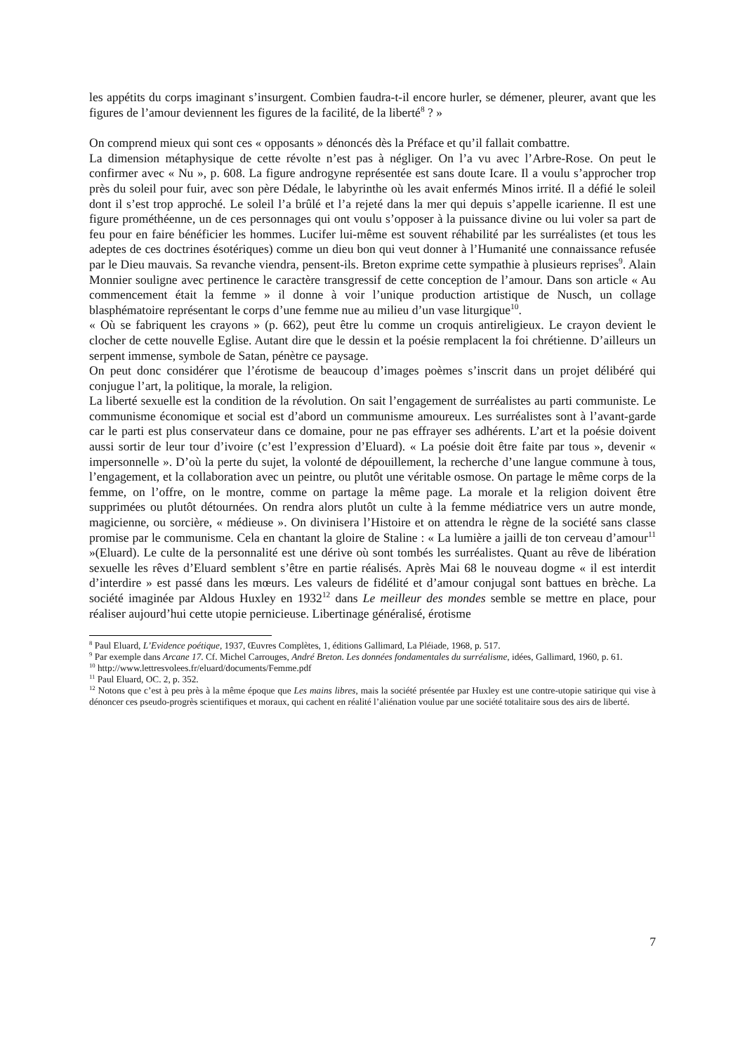les appétits du corps imaginant s’insurgent. Combien faudra-t-il encore hurler, se démener, pleurer, avant que les figures de l’amour deviennent les figures de la facilité, de la liberté<sup>8</sup> ? »
On comprend mieux qui sont ces « opposants » dénoncés dès la Préface et qu’il fallait combattre.
La dimension métaphysique de cette révolte n’est pas à négliger. On l’a vu avec l’Arbre-Rose. On peut le confirmer avec « Nu », p. 608. La figure androgyne représentée est sans doute Icare. Il a voulu s’approcher trop près du soleil pour fuir, avec son père Dédale, le labyrinthe où les avait enfermés Minos irrité. Il a défié le soleil dont il s’est trop approché. Le soleil l’a brûlé et l’a rejeté dans la mer qui depuis s’appelle icarienne. Il est une figure prométhéenne, un de ces personnages qui ont voulu s’opposer à la puissance divine ou lui voler sa part de feu pour en faire bénéficier les hommes. Lucifer lui-même est souvent réhabilité par les surréalistes (et tous les adeptes de ces doctrines ésotériques) comme un dieu bon qui veut donner à l’Humanité une connaissance refusée par le Dieu mauvais. Sa revanche viendra, pensent-ils. Breton exprime cette sympathie à plusieurs reprises<sup>9</sup>. Alain Monnier souligne avec pertinence le caractère transgressif de cette conception de l’amour. Dans son article « Au commencement était la femme » il donne à voir l’unique production artistique de Nusch, un collage blasphématoire représentant le corps d’une femme nue au milieu d’un vase liturgique<sup>10</sup>.
« Où se fabriquent les crayons » (p. 662), peut être lu comme un croquis antireligieux. Le crayon devient le clocher de cette nouvelle Eglise. Autant dire que le dessin et la poésie remplacent la foi chrétienne. D’ailleurs un serpent immense, symbole de Satan, pénètre ce paysage.
On peut donc considérer que l’érotisme de beaucoup d’images poèmes s’inscrit dans un projet délibéré qui conjugue l’art, la politique, la morale, la religion.
La liberté sexuelle est la condition de la révolution. On sait l’engagement de surréalistes au parti communiste. Le communisme économique et social est d’abord un communisme amoureux. Les surréalistes sont à l’avant-garde car le parti est plus conservateur dans ce domaine, pour ne pas effrayer ses adhérents. L’art et la poésie doivent aussi sortir de leur tour d’ivoire (c’est l’expression d’Eluard). « La poésie doit être faite par tous », devenir « impersonnelle ». D’où la perte du sujet, la volonté de dépouillement, la recherche d’une langue commune à tous, l’engagement, et la collaboration avec un peintre, ou plutôt une véritable osmose. On partage le même corps de la femme, on l’offre, on le montre, comme on partage la même page. La morale et la religion doivent être supprimées ou plutôt détournées. On rendra alors plutôt un culte à la femme médiatrice vers un autre monde, magicienne, ou sorcière, « médieuse ». On divinisera l’Histoire et on attendra le règne de la société sans classe promise par le communisme. Cela en chantant la gloire de Staline : « La lumière a jailli de ton cerveau d’amour<sup>11</sup> »(Eluard). Le culte de la personnalité est une dérive où sont tombés les surréalistes. Quant au rêve de libération sexuelle les rêves d’Eluard semblent s’être en partie réalisés. Après Mai 68 le nouveau dogme « il est interdit d’interdire » est passé dans les mœurs. Les valeurs de fidélité et d’amour conjugal sont battues en brèche. La société imaginée par Aldous Huxley en 1932<sup>12</sup> dans Le meilleur des mondes semble se mettre en place, pour réaliser aujourd’hui cette utopie pernicieuse. Libertinage généralisé, érotisme
<sup>8</sup> Paul Eluard, L’Evidence poétique, 1937, Œuvres Complètes, 1, éditions Gallimard, La Pléiade, 1968, p. 517.
<sup>9</sup> Par exemple dans Arcane 17. Cf. Michel Carrouges, André Breton. Les données fondamentales du surréalisme, idées, Gallimard, 1960, p. 61.
<sup>10</sup> http://www.lettresvolees.fr/eluard/documents/Femme.pdf
<sup>11</sup> Paul Eluard, OC. 2, p. 352.
<sup>12</sup> Notons que c’est à peu près à la même époque que Les mains libres, mais la société présentée par Huxley est une contre-utopie satirique qui vise à dénoncer ces pseudo-progrès scientifiques et moraux, qui cachent en réalité l’aliénation voulue par une société totalitaire sous des airs de liberté.
7